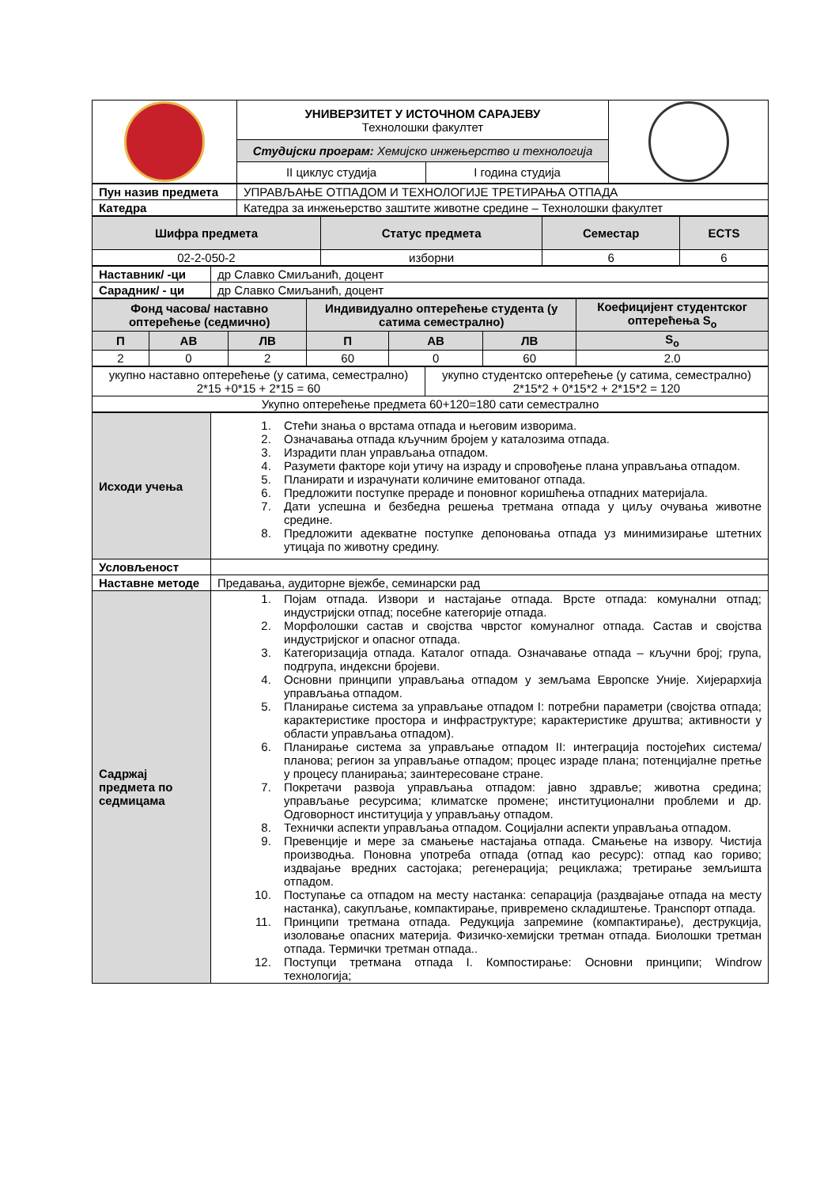| | УНИВЕРЗИТЕТ У ИСТОЧНОМ САРАЈЕВУ Технолошки факултет | | |
| | Студијски програм: Хемијско инжењерство и технологија | | |
| | II циклус студија | I година студија | |
| Пун назив предмета | УПРАВЉАЊЕ ОТПАДОМ И ТЕХНОЛОГИЈЕ ТРЕТИРАЊА ОТПАДА |
| Катедра | Катедра за инжењерство заштите животне средине – Технолошки факултет |
| Шифра предмета | Статус предмета | Семестар | ECTS |
| --- | --- | --- | --- |
| 02-2-050-2 | изборни | 6 | 6 |
| Наставник/ -ци | др Славко Смиљанић, доцент |
| Сарадник/ - ци | др Славко Смиљанић, доцент |
| Фонд часова/ наставно оптерећење (седмично) | | | Индивидуално оптерећење студента (у сатима семестрално) | | | Коефицијент студентског оптерећења S<sub>o</sub> |
| --- | --- | --- | --- | --- | --- | --- |
| П | АВ | ЛВ | П | АВ | ЛВ | S<sub>o</sub> |
| 2 | 0 | 2 | 60 | 0 | 60 | 2.0 |
| укупно наставно оптерећење (у сатима, семестрално) 2*15 +0*15 + 2*15 = 60 | укупно студентско оптерећење (у сатима, семестрално) 2*15*2 + 0*15*2 + 2*15*2 = 120 |
| Укупно оптерећење предмета 60+120=180 сати семестрално | |
| Исходи учења | 1. Стећи знања о врстама отпада и његовим изворима. 2. Означавања отпада кључним бројем у каталозима отпада. 3. Израдити план управљања отпадом. 4. Разумети факторе који утичу на израду и спровођење плана управљања отпадом. 5. Планирати и израчунати количине емитованог отпада. 6. Предложити поступке прераде и поновног коришћења отпадних материјала. 7. Дати успешна и безбедна решења третмана отпада у циљу очувања животне средине. 8. Предложити адекватне поступке депоновања отпада уз минимизирање штетних утицаја по животну средину. |
| Условљеност | |
| Наставне методе | Предавања, аудиторне вјежбе, семинарски рад |
| Садржај предмета по седмицама | 1. Појам отпада. Извори и настајање отпада. Врсте отпада: комунални отпад; индустријски отпад; посебне категорије отпада. 2. Морфолошки састав и својства чврстог комуналног отпада. Састав и својства индустријског и опасног отпада. 3. Категоризација отпада. Каталог отпада. Означавање отпада – кључни број; група, подгрупа, индексни бројеви. 4. Основни принципи управљања отпадом у земљама Европске Уније. Хијерархија управљања отпадом. 5. Планирање система за управљање отпадом I: потребни параметри (својства отпада; карактеристике простора и инфраструктуре; карактеристике друштва; активности у области управљања отпадом). 6. Планирање система за управљање отпадом II: интеграција постојећих система/планова; регион за управљање отпадом; процес израде плана; потенцијалне претње у процесу планирања; заинтересоване стране. 7. Покретачи развоја управљања отпадом: јавно здравље; животна средина; управљање ресурсима; климатске промене; институционални проблеми и др. Одговорност институција у управљању отпадом. 8. Технички аспекти управљања отпадом. Социјални аспекти управљања отпадом. 9. Превенције и мере за смањење настајања отпада. Смањење на извору. Чистија производња. Поновна употреба отпада (отпад као ресурс): отпад као гориво; издвајање вредних састојака; регенерација; рециклажа; третирање земљишта отпадом. 10. Поступање са отпадом на месту настанка: сепарација (раздвајање отпада на месту настанка), сакупљање, компактирање, привремено складиштење. Транспорт отпада. 11. Принципи третмана отпада. Редукција запремине (компактирање), деструкција, изоловање опасних материја. Физичко-хемијски третман отпада. Биолошки третман отпада. Термички третман отпада.. 12. Поступци третмана отпада I. Компостирање: Основни принципи; Windrow технологија; |